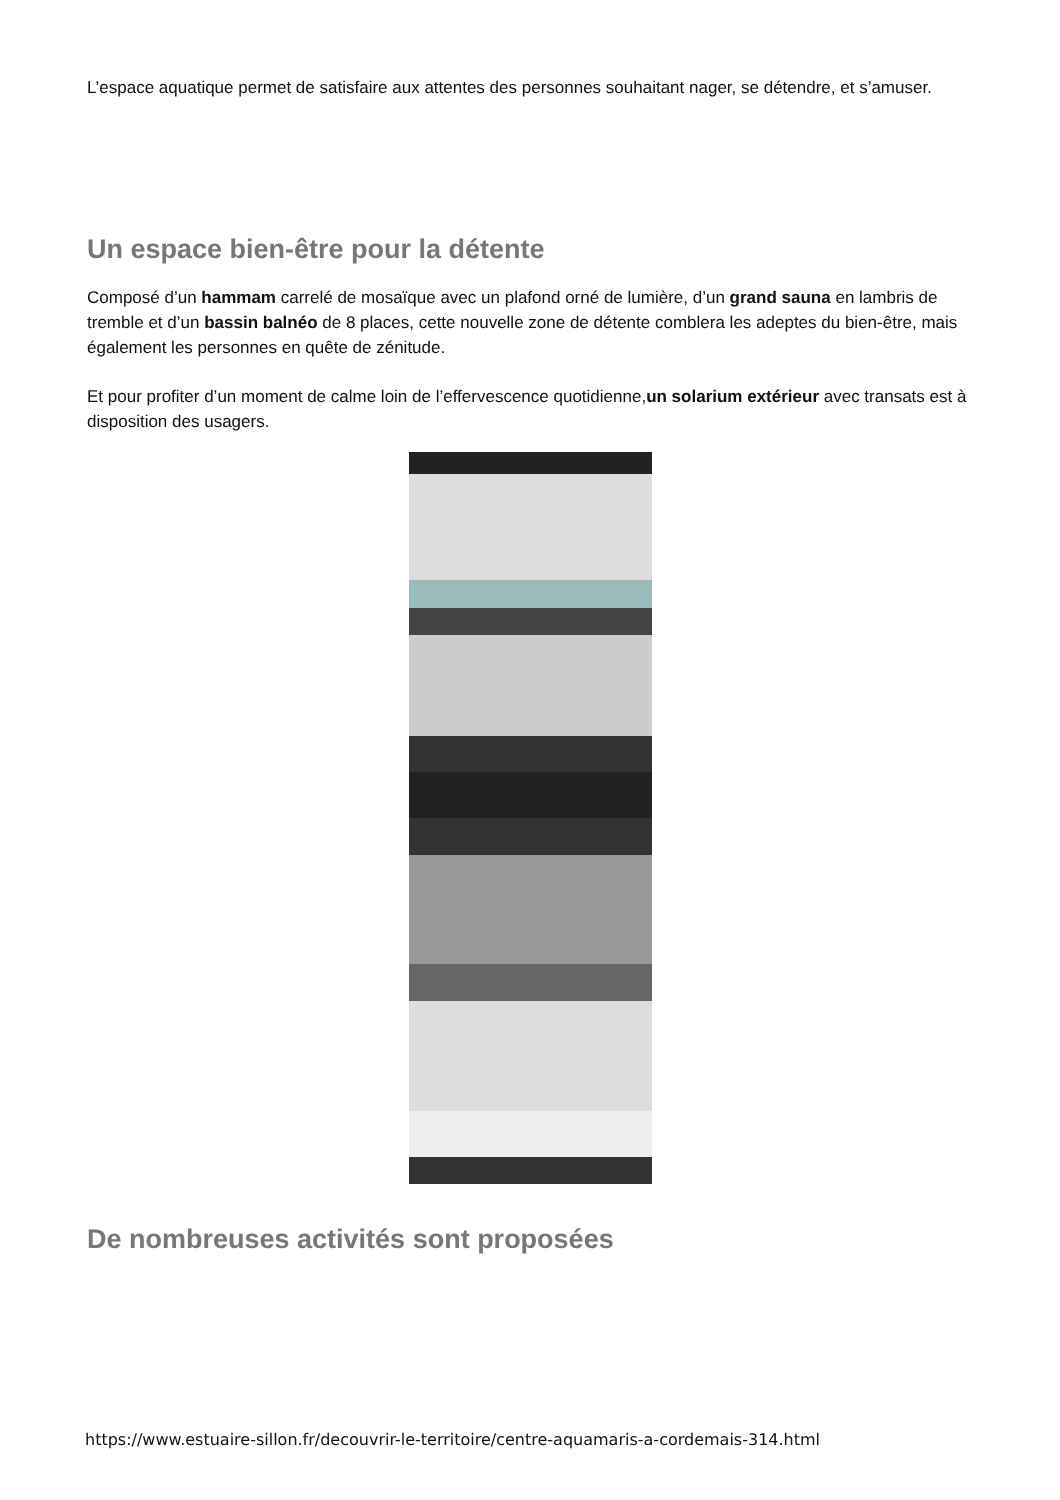L’espace aquatique permet de satisfaire aux attentes des personnes souhaitant nager, se détendre, et s’amuser.
Un espace bien-être pour la détente
Composé d’un hammam carrelé de mosaïque avec un plafond orné de lumière, d’un grand sauna en lambris de tremble et d’un bassin balnéo de 8 places, cette nouvelle zone de détente comblera les adeptes du bien-être, mais également les personnes en quête de zénitude.
Et pour profiter d’un moment de calme loin de l’effervescence quotidienne,un solarium extérieur avec transats est à disposition des usagers.
De nombreuses activités sont proposées
https://www.estuaire-sillon.fr/decouvrir-le-territoire/centre-aquamaris-a-cordemais-314.html